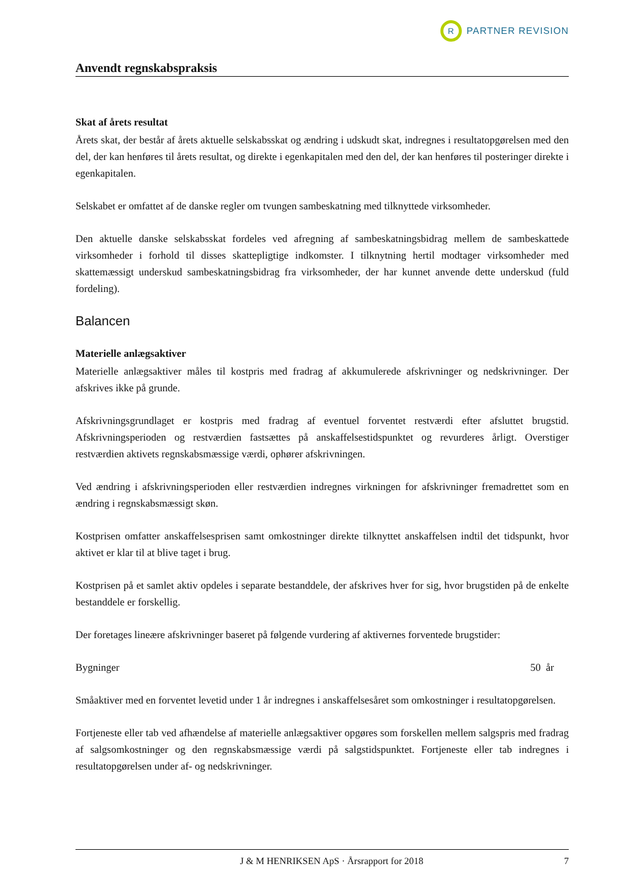R
PARTNER REVISION
Anvendt regnskabspraksis
Skat af årets resultat
Årets skat, der består af årets aktuelle selskabsskat og ændring i udskudt skat, indregnes i resultatopgørelsen med den del, der kan henføres til årets resultat, og direkte i egenkapitalen med den del, der kan henføres til posteringer direkte i egenkapitalen.
Selskabet er omfattet af de danske regler om tvungen sambeskatning med tilknyttede virksomheder.
Den aktuelle danske selskabsskat fordeles ved afregning af sambeskatningsbidrag mellem de sambeskattede virksomheder i forhold til disses skattepligtige indkomster. I tilknytning hertil modtager virksomheder med skattemæssigt underskud sambeskatningsbidrag fra virksomheder, der har kunnet anvende dette underskud (fuld fordeling).
Balancen
Materielle anlægsaktiver
Materielle anlægsaktiver måles til kostpris med fradrag af akkumulerede afskrivninger og nedskrivninger. Der afskrives ikke på grunde.
Afskrivningsgrundlaget er kostpris med fradrag af eventuel forventet restværdi efter afsluttet brugstid. Afskrivningsperioden og restværdien fastsættes på anskaffelsestidspunktet og revurderes årligt. Overstiger restværdien aktivets regnskabsmæssige værdi, ophører afskrivningen.
Ved ændring i afskrivningsperioden eller restværdien indregnes virkningen for afskrivninger fremadrettet som en ændring i regnskabsmæssigt skøn.
Kostprisen omfatter anskaffelsesprisen samt omkostninger direkte tilknyttet anskaffelsen indtil det tidspunkt, hvor aktivet er klar til at blive taget i brug.
Kostprisen på et samlet aktiv opdeles i separate bestanddele, der afskrives hver for sig, hvor brugstiden på de enkelte bestanddele er forskellig.
Der foretages lineære afskrivninger baseret på følgende vurdering af aktivernes forventede brugstider:
| Bygninger | 50 år |
Småaktiver med en forventet levetid under 1 år indregnes i anskaffelsesåret som omkostninger i resultatopgørelsen.
Fortjeneste eller tab ved afhændelse af materielle anlægsaktiver opgøres som forskellen mellem salgspris med fradrag af salgsomkostninger og den regnskabsmæssige værdi på salgstidspunktet. Fortjeneste eller tab indregnes i resultatopgørelsen under af- og nedskrivninger.
J & M HENRIKSEN ApS · Årsrapport for 2018 7